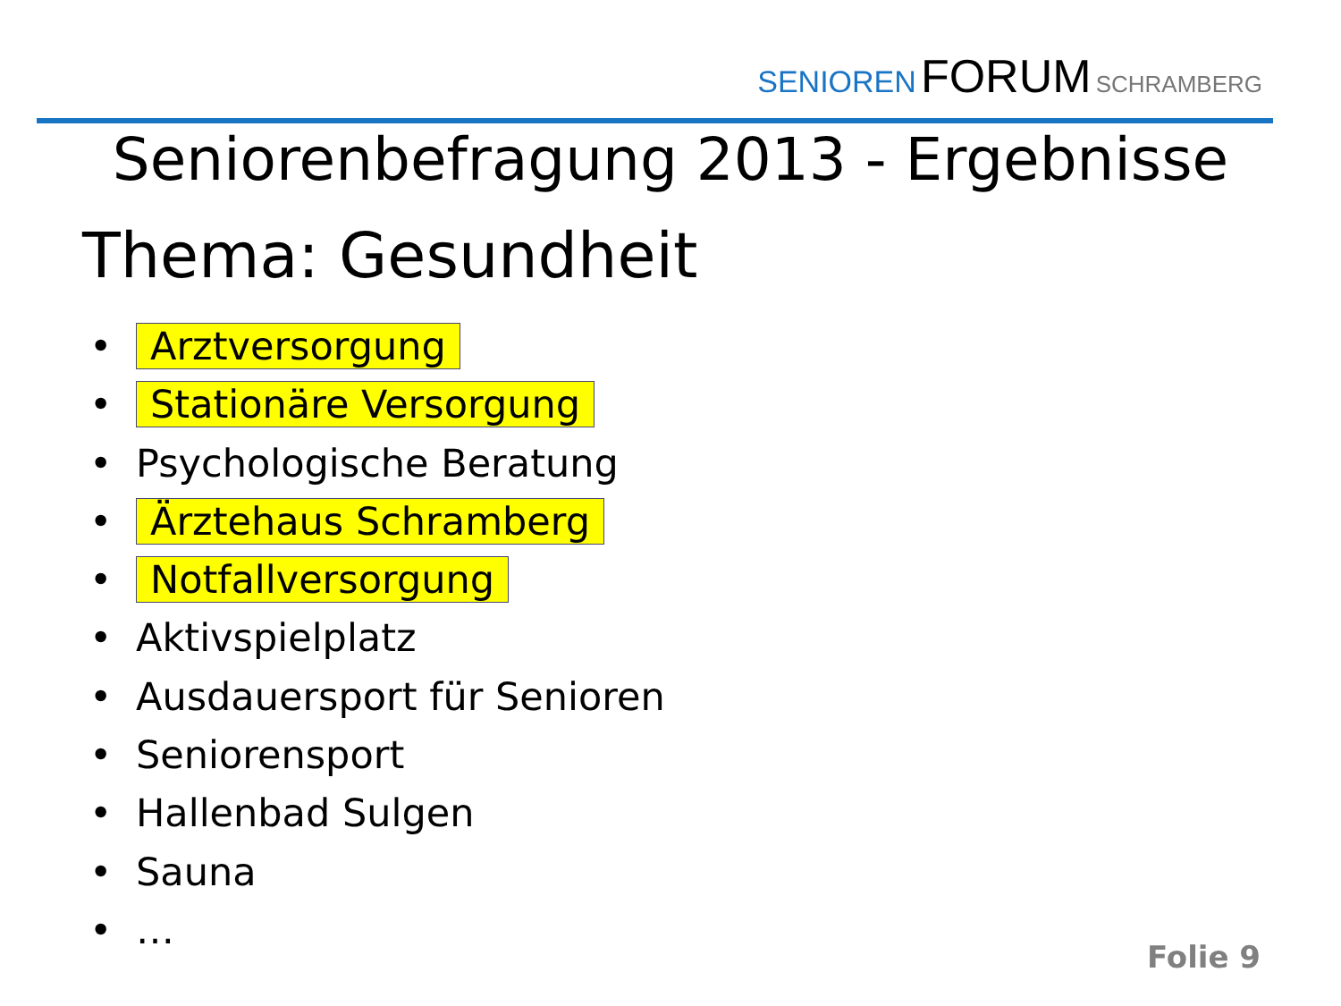SENIOREN FORUM SCHRAMBERG
Seniorenbefragung 2013 - Ergebnisse
Thema: Gesundheit
• Arztversorgung
• Stationäre Versorgung
• Psychologische Beratung
• Ärztehaus Schramberg
• Notfallversorgung
• Aktivspielplatz
• Ausdauersport für Senioren
• Seniorensport
• Hallenbad Sulgen
• Sauna
• …
Folie 9